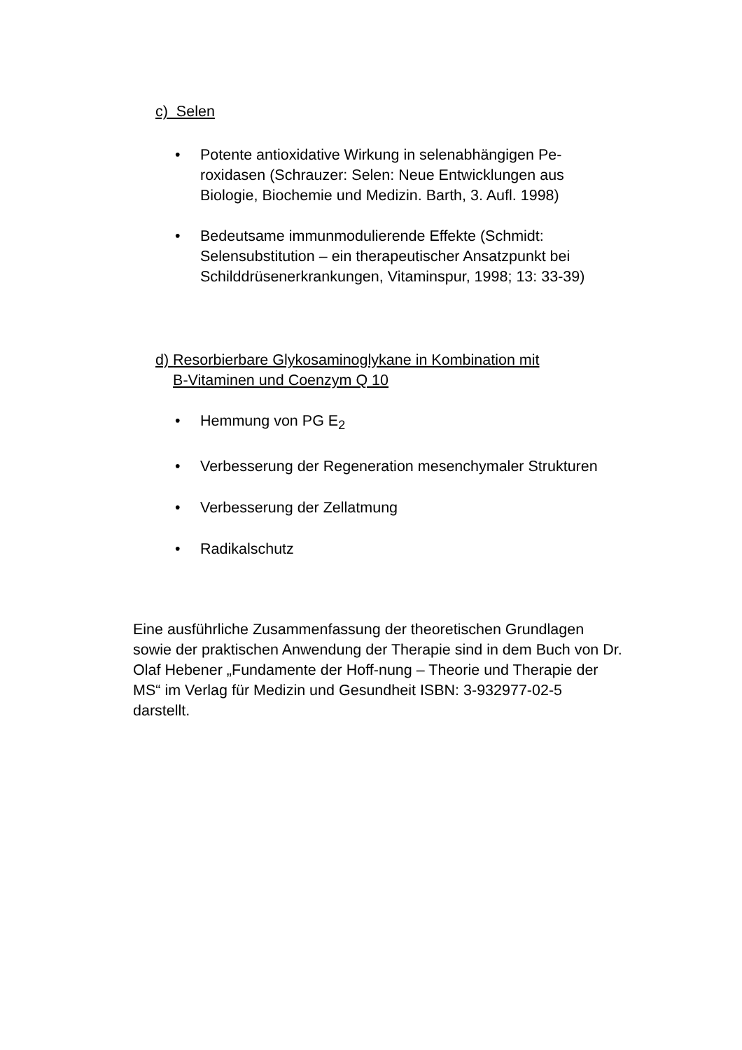c) Selen
• Potente antioxidative Wirkung in selenabhängigen Pe-roxidasen (Schrauzer: Selen: Neue Entwicklungen aus Biologie, Biochemie und Medizin. Barth, 3. Aufl. 1998)
• Bedeutsame immunmodulierende Effekte (Schmidt: Selensubstitution – ein therapeutischer Ansatzpunkt bei Schilddrüsenerkrankungen, Vitaminspur, 1998; 13: 33-39)
d) Resorbierbare Glykosaminoglykane in Kombination mit
B-Vitaminen und Coenzym Q 10
• Hemmung von PG E<sub>2</sub>
• Verbesserung der Regeneration mesenchymaler Strukturen
• Verbesserung der Zellatmung
• Radikalschutz
Eine ausführliche Zusammenfassung der theoretischen Grundlagen sowie der praktischen Anwendung der Therapie sind in dem Buch von Dr. Olaf Hebener „Fundamente der Hoff-nung – Theorie und Therapie der MS“ im Verlag für Medizin und Gesundheit ISBN: 3-932977-02-5 darstellt.